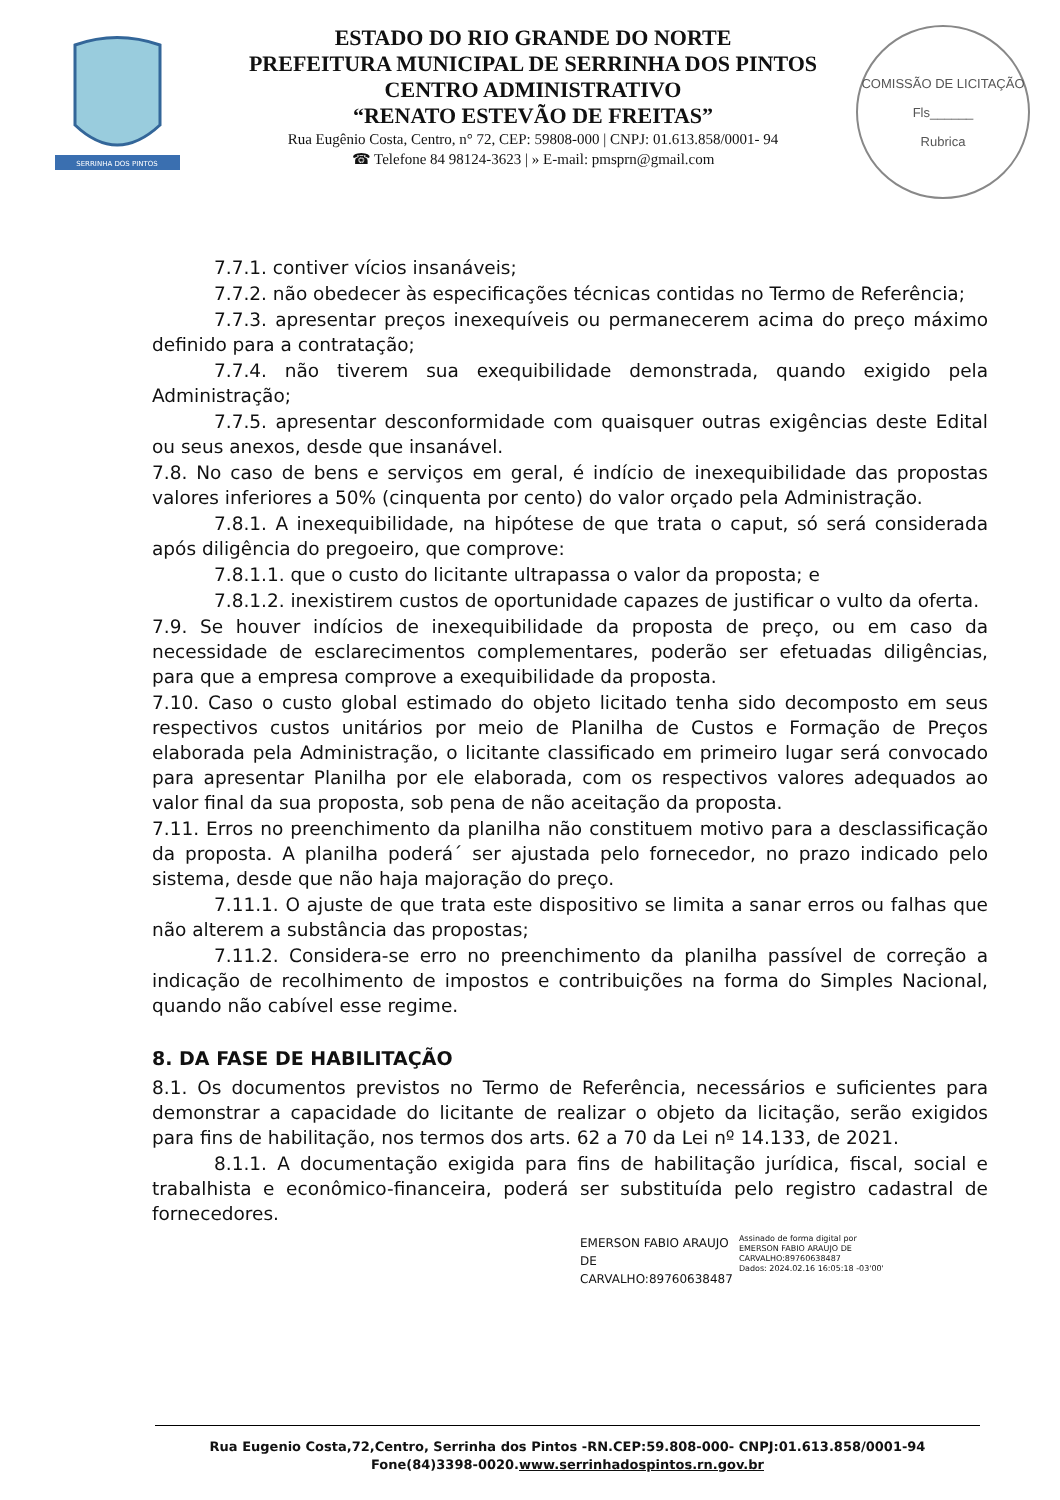SERRINHA DOS PINTOS
ESTADO DO RIO GRANDE DO NORTE
PREFEITURA MUNICIPAL DE SERRINHA DOS PINTOS
CENTRO ADMINISTRATIVO
“RENATO ESTEVÃO DE FREITAS”
Rua Eugênio Costa, Centro, n° 72, CEP: 59808-000 | CNPJ: 01.613.858/0001- 94
☎ Telefone 84 98124-3623 | » E-mail: pmsprn@gmail.com
COMISSÃO DE LICITAÇÃO
Fls______
Rubrica
7.7.1. contiver vícios insanáveis;
7.7.2. não obedecer às especificações técnicas contidas no Termo de Referência;
7.7.3. apresentar preços inexequíveis ou permanecerem acima do preço máximo definido para a contratação;
7.7.4. não tiverem sua exequibilidade demonstrada, quando exigido pela Administração;
7.7.5. apresentar desconformidade com quaisquer outras exigências deste Edital ou seus anexos, desde que insanável.
7.8. No caso de bens e serviços em geral, é indício de inexequibilidade das propostas valores inferiores a 50% (cinquenta por cento) do valor orçado pela Administração.
7.8.1. A inexequibilidade, na hipótese de que trata o caput, só será considerada após diligência do pregoeiro, que comprove:
7.8.1.1. que o custo do licitante ultrapassa o valor da proposta; e
7.8.1.2. inexistirem custos de oportunidade capazes de justificar o vulto da oferta.
7.9. Se houver indícios de inexequibilidade da proposta de preço, ou em caso da necessidade de esclarecimentos complementares, poderão ser efetuadas diligências, para que a empresa comprove a exequibilidade da proposta.
7.10. Caso o custo global estimado do objeto licitado tenha sido decomposto em seus respectivos custos unitários por meio de Planilha de Custos e Formação de Preços elaborada pela Administração, o licitante classificado em primeiro lugar será convocado para apresentar Planilha por ele elaborada, com os respectivos valores adequados ao valor final da sua proposta, sob pena de não aceitação da proposta.
7.11. Erros no preenchimento da planilha não constituem motivo para a desclassificação da proposta. A planilha poderá´ ser ajustada pelo fornecedor, no prazo indicado pelo sistema, desde que não haja majoração do preço.
7.11.1. O ajuste de que trata este dispositivo se limita a sanar erros ou falhas que não alterem a substância das propostas;
7.11.2. Considera-se erro no preenchimento da planilha passível de correção a indicação de recolhimento de impostos e contribuições na forma do Simples Nacional, quando não cabível esse regime.
8. DA FASE DE HABILITAÇÃO
8.1. Os documentos previstos no Termo de Referência, necessários e suficientes para demonstrar a capacidade do licitante de realizar o objeto da licitação, serão exigidos para fins de habilitação, nos termos dos arts. 62 a 70 da Lei nº 14.133, de 2021.
8.1.1. A documentação exigida para fins de habilitação jurídica, fiscal, social e trabalhista e econômico-financeira, poderá ser substituída pelo registro cadastral de fornecedores.
EMERSON FABIO ARAUJO
DE
CARVALHO:89760638487
Assinado de forma digital por
EMERSON FABIO ARAUJO DE
CARVALHO:89760638487
Dados: 2024.02.16 16:05:18 -03'00'
Rua Eugenio Costa,72,Centro, Serrinha dos Pintos -RN.CEP:59.808-000- CNPJ:01.613.858/0001-94
Fone(84)3398-0020.www.serrinhadospintos.rn.gov.br